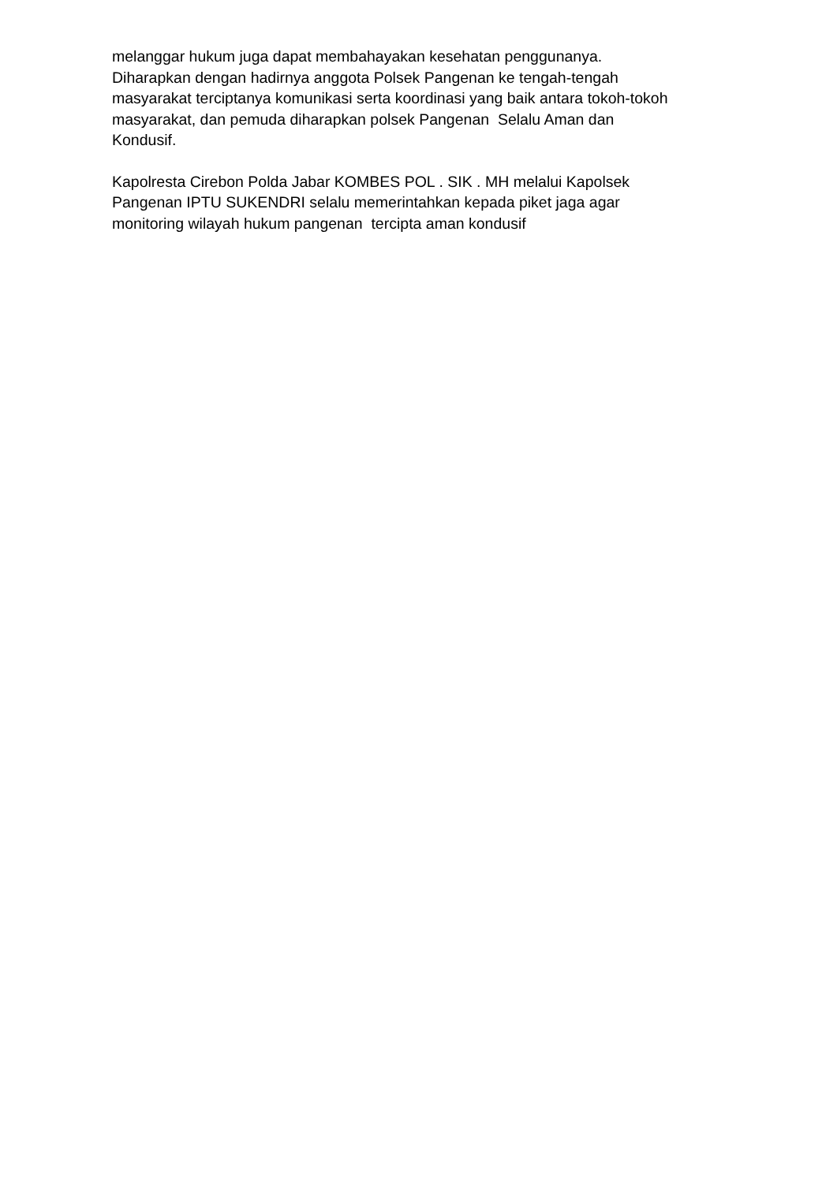melanggar hukum juga dapat membahayakan kesehatan penggunanya. Diharapkan dengan hadirnya anggota Polsek Pangenan ke tengah-tengah masyarakat terciptanya komunikasi serta koordinasi yang baik antara tokoh-tokoh masyarakat, dan pemuda diharapkan polsek Pangenan Selalu Aman dan Kondusif.
Kapolresta Cirebon Polda Jabar KOMBES POL . SIK . MH melalui Kapolsek Pangenan IPTU SUKENDRI selalu memerintahkan kepada piket jaga agar monitoring wilayah hukum pangenan tercipta aman kondusif